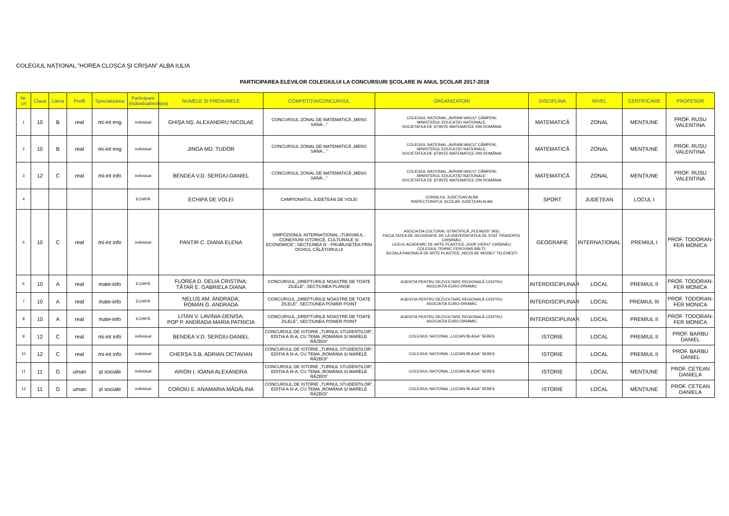COLEGIUL NAȚIONAL ”HOREA CLOȘCA ȘI CRIȘAN” ALBA IULIA
PARTICIPAREA ELEVILOR COLEGIULUI LA CONCURSURI ȘCOLARE IN ANUL ȘCOLAR 2017-2018
| Nr. crt | Clasa | Litera | Profil | Specializarea | Participare (individual/echipa) | NUMELE ȘI PRENUMELE | COMPETIȚIA/CONCURSUL | ORGANIZATORI | DISCIPLINA | NIVEL | CERTIFICARE | PROFESOR |
| --- | --- | --- | --- | --- | --- | --- | --- | --- | --- | --- | --- | --- |
| 1 | 10 | B | real | mi-int eng | individual | GHIȘA NȘ. ALEXANDRU NICOLAE | CONCURSUL ZONAL DE MATEMATICĂ „MENS SANA...” | COLEGIUL NAȚIONAL „AVRAM IANCU” CÂMPENI; MINISTERUL EDUCAȚIEI NAȚIONALE; SOCIETATEA DE ȘTIINȚE MATEMATICE DIN ROMÂNIA | MATEMATICĂ | ZONAL | MENȚIUNE | PROF. RUSU VALENTINA |
| 2 | 10 | B | real | mi-int eng | individual | JINGA MD. TUDOR | CONCURSUL ZONAL DE MATEMATICĂ „MENS SANA...” | COLEGIUL NAȚIONAL „AVRAM IANCU” CÂMPENI; MINISTERUL EDUCAȚIEI NAȚIONALE; SOCIETATEA DE ȘTIINȚE MATEMATICE DIN ROMÂNIA | MATEMATICĂ | ZONAL | MENȚIUNE | PROF. RUSU VALENTINA |
| 3 | 12 | C | real | mi-int info | individual | BENDEA V.D. SERGIU-DANIEL | CONCURSUL ZONAL DE MATEMATICĂ „MENS SANA...” | COLEGIUL NAȚIONAL „AVRAM IANCU” CÂMPENI; MINISTERUL EDUCAȚIEI NAȚIONALE; SOCIETATEA DE ȘTIINȚE MATEMATICE DIN ROMÂNIA | MATEMATICĂ | ZONAL | MENȚIUNE | PROF. RUSU VALENTINA |
| 4 | | | | | ECHIPĂ | ECHIPA DE VOLEI | CAMPIONATUL JUDEȚEAN DE VOLEI | CONSILIUL JUDEȚEAN ALBA INSPECTORATUL ȘCOLAR JUDEȚEAN ALBA | SPORT | JUDEȚEAN | LOCUL I | |
| 5 | 10 | C | real | mi-int info | individual | PANȚIR C. DIANA ELENA | SIMPOZIONUL INTERNAȚIONAL „TURISMUL - CONEXIUNI ISTORICE, CULTURALE ȘI ECONOMICE”, SECȚIUNEA III - FRUMUSEȚEA PRIN OCHIUL CĂLĂTORULUI | ASOCIAȚIA CULTURAL-ȘTIINȚIFICĂ „PLEIADIS” IAȘI; FACULTATEA DE GEOGRAFIE DE LA UNIVERSITATEA DE STAT TIRASOPOL CHIȘINĂU; LICEUL ACADEMIC DE ARTE PLASTICE „IGOR VIERU” CHIȘINĂU; COLEGIUL TEHNIC FEROVIAR BĂLȚI; ȘCOALA RAIONALĂ DE ARTE PLASTICE „NICOLAE MOISEI” TELENEȘTI | GEOGRAFIE | INTERNAȚIONAL | PREMIUL I | PROF. TODORAN-FER MONICA |
| 6 | 10 | A | real | mate-info | ECHIPĂ | FLOREA D. DELIA CRISTINA; TĂTAR E. GABRIELA DIANA | CONCURSUL „DREPTURILE NOASTRE DE TOATE ZILELE”, SECȚIUNEA PLANȘE | AGENȚIA PENTRU DEZVOLTARE REGIONALĂ CENTRU; ASOCIAȚIA EURO-DINAMIC | INTERDISCIPLINAR | LOCAL | PREMIUL II | PROF. TODORAN-FER MONICA |
| 7 | 10 | A | real | mate-info | ECHIPĂ | NELUȘ AM. ANDRADA; ROMAN G. ANDRADA | CONCURSUL „DREPTURILE NOASTRE DE TOATE ZILELE”, SECȚIUNEA POWER POINT | AGENȚIA PENTRU DEZVOLTARE REGIONALĂ CENTRU; ASOCIAȚIA EURO-DINAMIC | INTERDISCIPLINAR | LOCAL | PREMIUL III | PROF. TODORAN-FER MONICA |
| 8 | 10 | A | real | mate-info | ECHIPĂ | LITAN V. LAVINIA-DENISA; POP P. ANDRADA MARIA PATRICIA | CONCURSUL „DREPTURILE NOASTRE DE TOATE ZILELE”, SECȚIUNEA POWER POINT | AGENȚIA PENTRU DEZVOLTARE REGIONALĂ CENTRU; ASOCIAȚIA EURO-DINAMIC | INTERDISCIPLINAR | LOCAL | PREMIUL II | PROF. TODORAN-FER MONICA |
| 9 | 12 | C | real | mi-int info | individual | BENDEA V.D. SERGIU-DANIEL | CONCURSUL DE ISTORIE „TURNUL STUDENȚILOR”, EDIȚIA A III-A, CU TEMA „ROMÂNIA ȘI MARELE RĂZBOI” | COLEGIUL NAȚIONAL „LUCIAN BLAGA” SEBEȘ | ISTORIE | LOCAL | PREMIUL II | PROF. BARBU DANIEL |
| 10 | 12 | C | real | mi-int info | individual | CHERȘA S.B. ADRIAN OCTAVIAN | CONCURSUL DE ISTORIE „TURNUL STUDENȚILOR”, EDIȚIA A III-A, CU TEMA „ROMÂNIA ȘI MARELE RĂZBOI” | COLEGIUL NAȚIONAL „LUCIAN BLAGA” SEBEȘ | ISTORIE | LOCAL | PREMIUL II | PROF. BARBU DANIEL |
| 11 | 11 | G | uman | șt sociale | individual | ARION I. IOANA ALEXANDRA | CONCURSUL DE ISTORIE „TURNUL STUDENȚILOR”, EDIȚIA A III-A, CU TEMA „ROMÂNIA ȘI MARELE RĂZBOI” | COLEGIUL NAȚIONAL „LUCIAN BLAGA” SEBEȘ | ISTORIE | LOCAL | MENȚIUNE | PROF. CETEAN DANIELA |
| 12 | 11 | G | uman | șt sociale | individual | COROIU E. ANAMARIA MĂDĂLINA | CONCURSUL DE ISTORIE „TURNUL STUDENȚILOR”, EDIȚIA A III-A, CU TEMA „ROMÂNIA ȘI MARELE RĂZBOI” | COLEGIUL NAȚIONAL „LUCIAN BLAGA” SEBEȘ | ISTORIE | LOCAL | MENȚIUNE | PROF. CETEAN DANIELA |